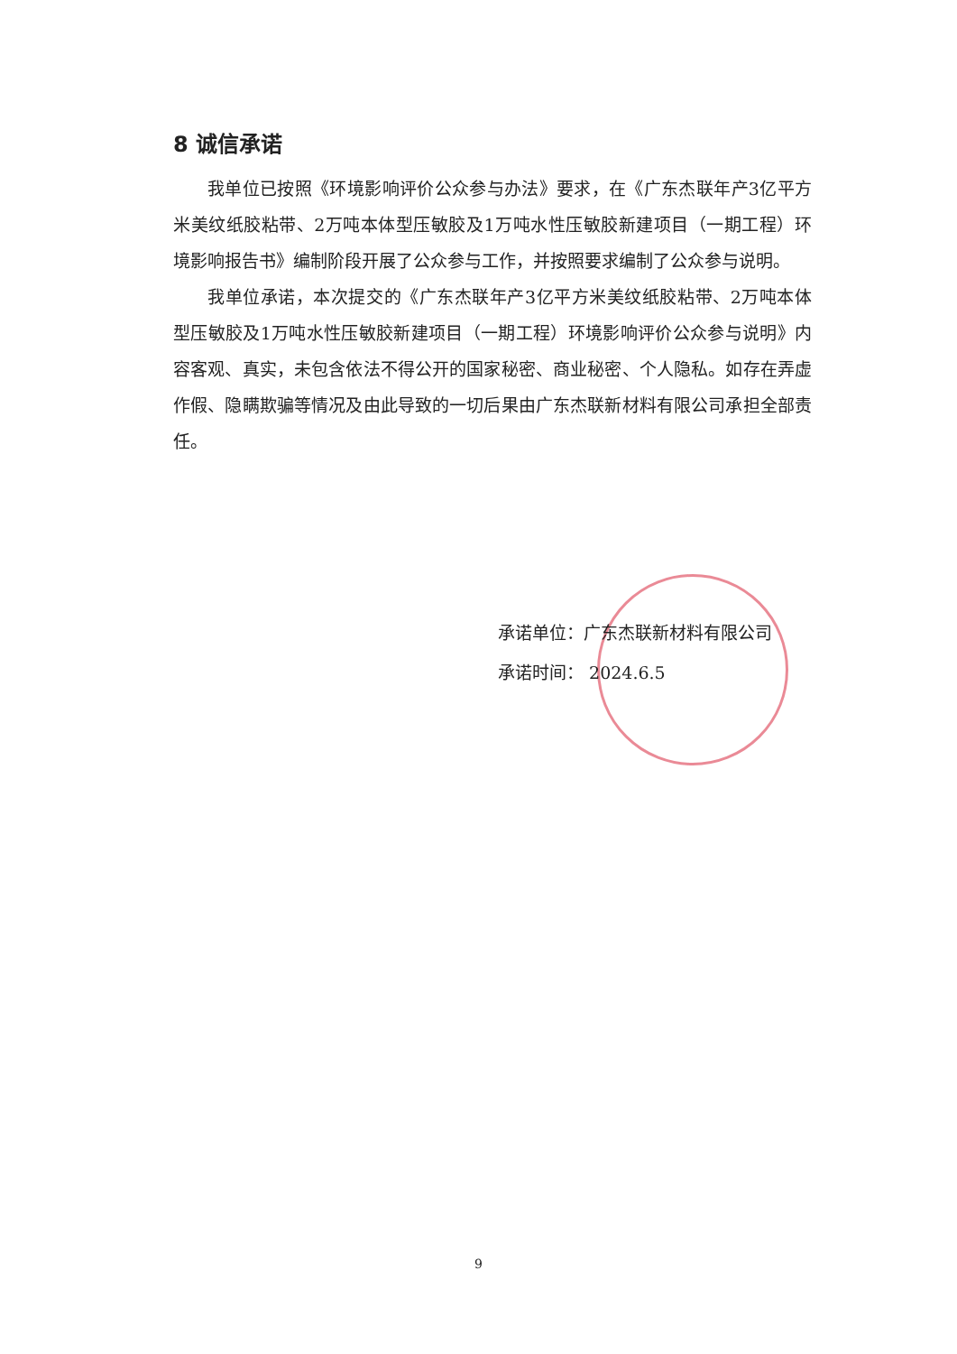8 诚信承诺
我单位已按照《环境影响评价公众参与办法》要求，在《广东杰联年产3亿平方米美纹纸胶粘带、2万吨本体型压敏胶及1万吨水性压敏胶新建项目（一期工程）环境影响报告书》编制阶段开展了公众参与工作，并按照要求编制了公众参与说明。
我单位承诺，本次提交的《广东杰联年产3亿平方米美纹纸胶粘带、2万吨本体型压敏胶及1万吨水性压敏胶新建项目（一期工程）环境影响评价公众参与说明》内容客观、真实，未包含依法不得公开的国家秘密、商业秘密、个人隐私。如存在弄虚作假、隐瞒欺骗等情况及由此导致的一切后果由广东杰联新材料有限公司承担全部责任。
承诺单位：广东杰联新材料有限公司
承诺时间： 2024.6.5
9